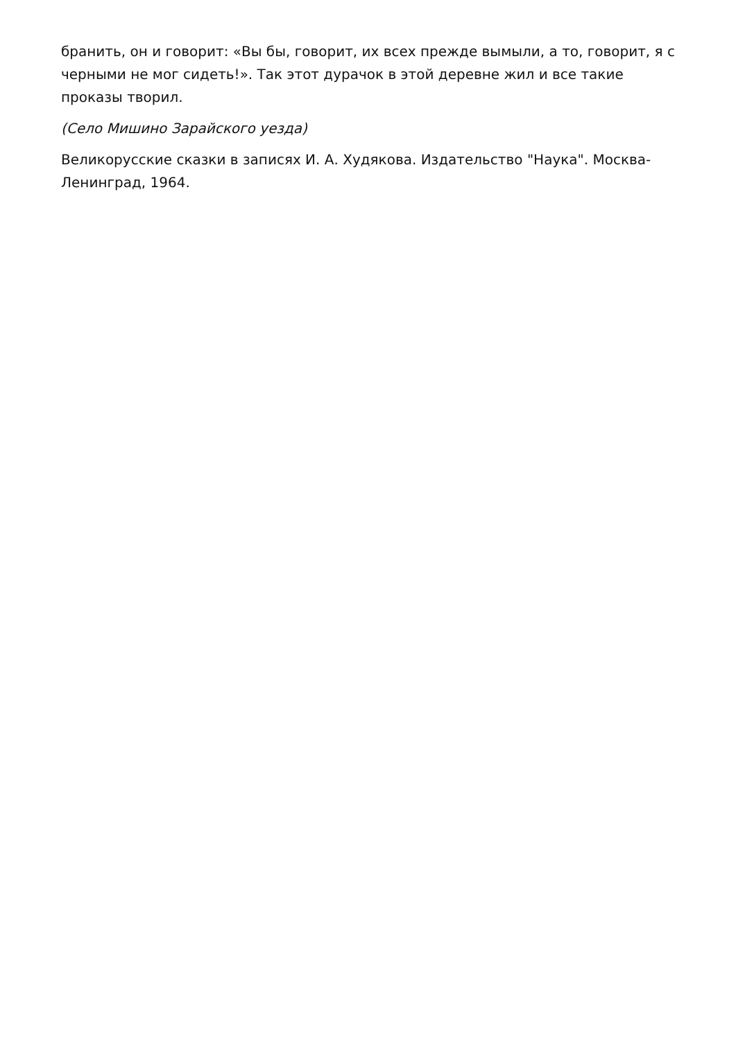бранить, он и говорит: «Вы бы, говорит, их всех прежде вымыли, а то, говорит, я с черными не мог сидеть!». Так этот дурачок в этой деревне жил и все такие проказы творил.
(Село Мишино Зарайского уезда)
Великорусские сказки в записях И. А. Худякова. Издательство "Наука". Москва-Ленинград, 1964.